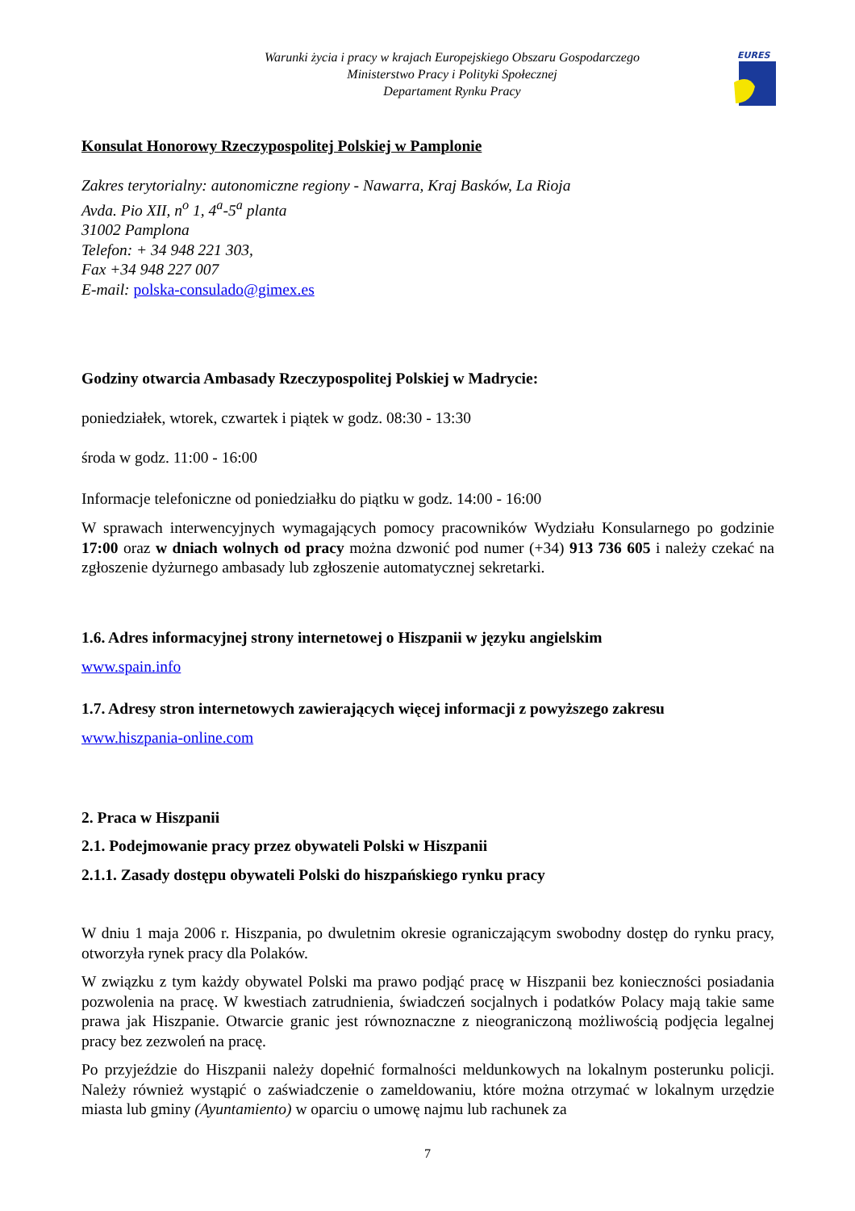Warunki życia i pracy w krajach Europejskiego Obszaru Gospodarczego
Ministerstwo Pracy i Polityki Społecznej
Departament Rynku Pracy
EURES
Konsulat Honorowy Rzeczypospolitej Polskiej w Pamplonie
Zakres terytorialny: autonomiczne regiony - Nawarra, Kraj Basków, La Rioja
Avda. Pio XII, n<sup>o</sup> 1, 4<sup>a</sup>-5<sup>a</sup> planta
31002 Pamplona
Telefon: + 34 948 221 303,
Fax +34 948 227 007
E-mail: polska-consulado@gimex.es
Godziny otwarcia Ambasady Rzeczypospolitej Polskiej w Madrycie:
poniedziałek, wtorek, czwartek i piątek w godz. 08:30 - 13:30
środa w godz. 11:00 - 16:00
Informacje telefoniczne od poniedziałku do piątku w godz. 14:00 - 16:00
W sprawach interwencyjnych wymagających pomocy pracowników Wydziału Konsularnego po godzinie 17:00 oraz w dniach wolnych od pracy można dzwonić pod numer (+34) 913 736 605 i należy czekać na zgłoszenie dyżurnego ambasady lub zgłoszenie automatycznej sekretarki.
1.6. Adres informacyjnej strony internetowej o Hiszpanii w języku angielskim
www.spain.info
1.7. Adresy stron internetowych zawierających więcej informacji z powyższego zakresu
www.hiszpania-online.com
2. Praca w Hiszpanii
2.1. Podejmowanie pracy przez obywateli Polski w Hiszpanii
2.1.1. Zasady dostępu obywateli Polski do hiszpańskiego rynku pracy
W dniu 1 maja 2006 r. Hiszpania, po dwuletnim okresie ograniczającym swobodny dostęp do rynku pracy, otworzyła rynek pracy dla Polaków.
W związku z tym każdy obywatel Polski ma prawo podjąć pracę w Hiszpanii bez konieczności posiadania pozwolenia na pracę. W kwestiach zatrudnienia, świadczeń socjalnych i podatków Polacy mają takie same prawa jak Hiszpanie. Otwarcie granic jest równoznaczne z nieograniczoną możliwością podjęcia legalnej pracy bez zezwoleń na pracę.
Po przyjeździe do Hiszpanii należy dopełnić formalności meldunkowych na lokalnym posterunku policji. Należy również wystąpić o zaświadczenie o zameldowaniu, które można otrzymać w lokalnym urzędzie miasta lub gminy (Ayuntamiento) w oparciu o umowę najmu lub rachunek za
7